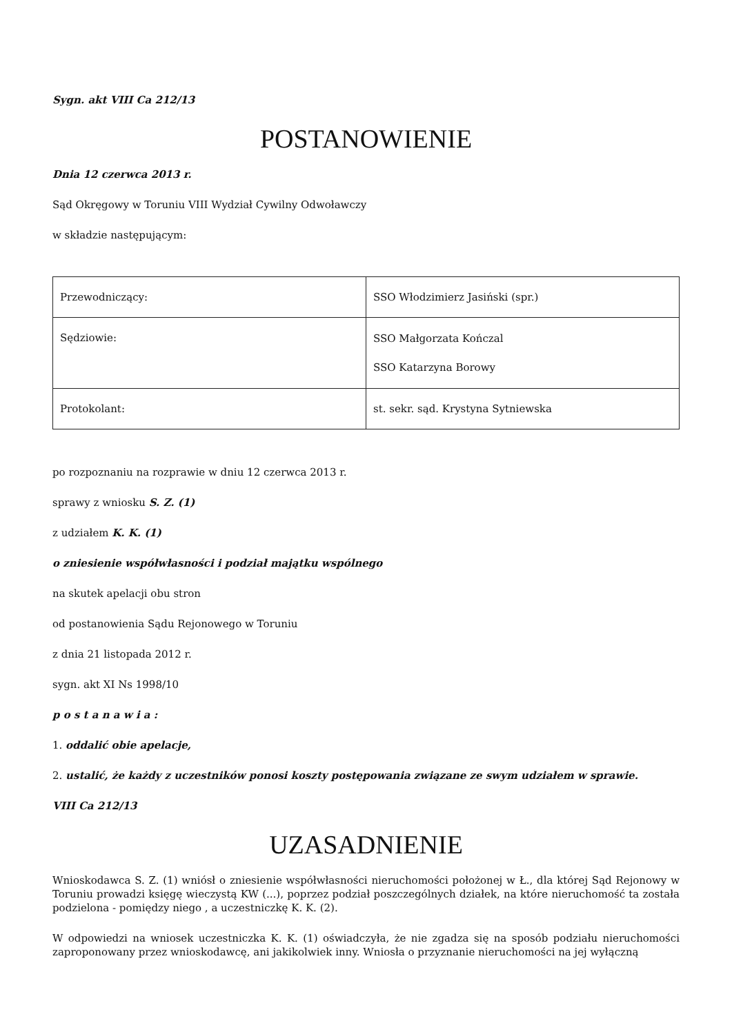Sygn. akt VIII Ca 212/13
POSTANOWIENIE
Dnia 12 czerwca 2013 r.
Sąd Okręgowy w Toruniu VIII Wydział Cywilny Odwoławczy
w składzie następującym:
| Przewodniczący: | SSO Włodzimierz Jasiński (spr.) |
| Sędziowie: | SSO Małgorzata Kończal SSO Katarzyna Borowy |
| Protokolant: | st. sekr. sąd. Krystyna Sytniewska |
po rozpoznaniu na rozprawie w dniu 12 czerwca 2013 r.
sprawy z wniosku S. Z. (1)
z udziałem K. K. (1)
o zniesienie współwłasności i podział majątku wspólnego
na skutek apelacji obu stron
od postanowienia Sądu Rejonowego w Toruniu
z dnia 21 listopada 2012 r.
sygn. akt XI Ns 1998/10
p o s t a n a w i a :
1. oddalić obie apelacje,
2. ustalić, że każdy z uczestników ponosi koszty postępowania związane ze swym udziałem w sprawie.
VIII Ca 212/13
UZASADNIENIE
Wnioskodawca S. Z. (1) wniósł o zniesienie współwłasności nieruchomości położonej w Ł., dla której Sąd Rejonowy w Toruniu prowadzi księgę wieczystą KW (...), poprzez podział poszczególnych działek, na które nieruchomość ta została podzielona - pomiędzy niego , a uczestniczkę K. K. (2).
W odpowiedzi na wniosek uczestniczka K. K. (1) oświadczyła, że nie zgadza się na sposób podziału nieruchomości zaproponowany przez wnioskodawcę, ani jakikolwiek inny. Wniosła o przyznanie nieruchomości na jej wyłączną